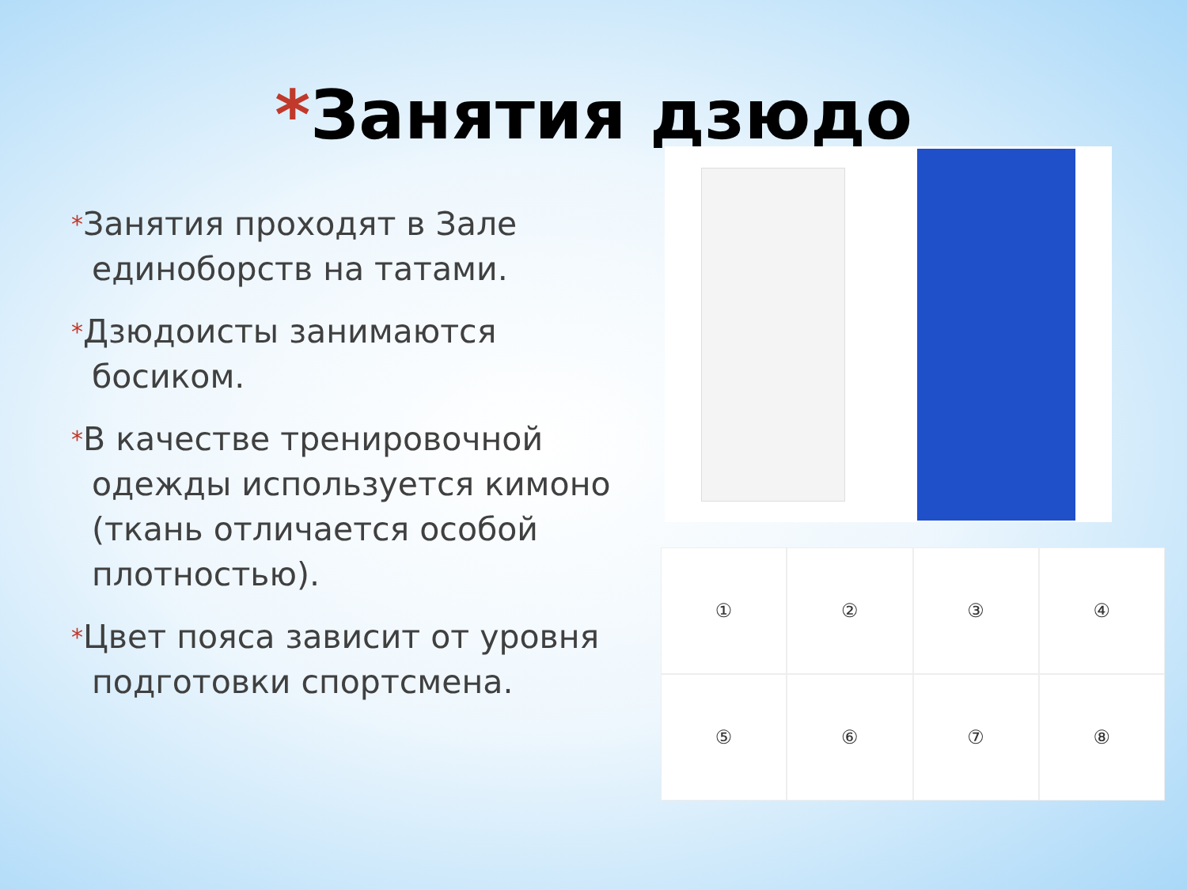*Занятия дзюдо
*Занятия проходят в Зале единоборств на татами.
*Дзюдоисты занимаются босиком.
*В качестве тренировочной одежды используется кимоно (ткань отличается особой плотностью).
*Цвет пояса зависит от уровня подготовки спортсмена.
①
②
③
④
⑤
⑥
⑦
⑧